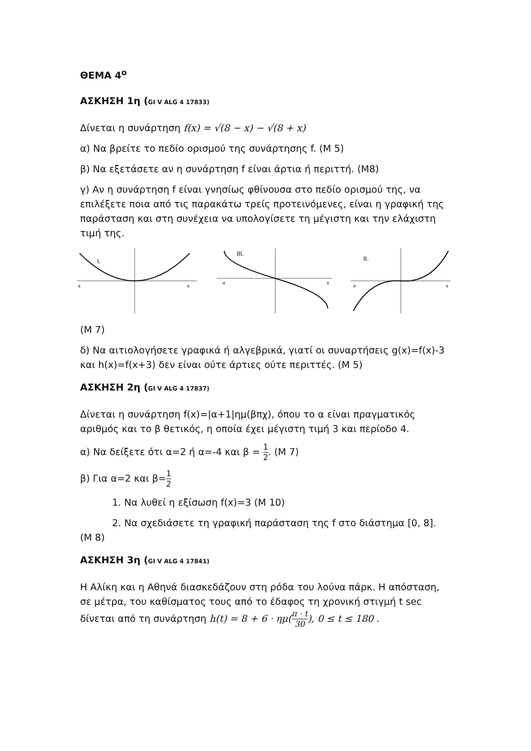ΘΕΜΑ 4<sup>ο</sup>
ΑΣΚΗΣΗ 1η (GI V ALG 4 17833)
Δίνεται η συνάρτηση f(x) = √(8 − x) − √(8 + x)
α) Να βρείτε το πεδίο ορισμού της συνάρτησης f. (Μ 5)
β) Να εξετάσετε αν η συνάρτηση f είναι άρτια ή περιττή. (Μ8)
γ) Αν η συνάρτηση f είναι γνησίως φθίνουσα στο πεδίο ορισμού της, να επιλέξετε ποια από τις παρακάτω τρείς προτεινόμενες, είναι η γραφική της παράσταση και στη συνέχεια να υπολογίσετε τη μέγιστη και την ελάχιστη τιμή της.
I.
-8
8
III.
-8
8
II.
-8
8
(Μ 7)
δ) Να αιτιολογήσετε γραφικά ή αλγεβρικά, γιατί οι συναρτήσεις g(x)=f(x)-3 και h(x)=f(x+3) δεν είναι ούτε άρτιες ούτε περιττές. (Μ 5)
ΑΣΚΗΣΗ 2η (GI V ALG 4 17837)
Δίνεται η συνάρτηση f(x)=|α+1|ημ(βπχ), όπου το α είναι πραγματικός αριθμός και το β θετικός, η οποία έχει μέγιστη τιμή 3 και περίοδο 4.
α) Να δείξετε ότι α=2 ή α=-4 και β = 1 2. (Μ 7)
β) Για α=2 και β=1 2
1. Να λυθεί η εξίσωση f(x)=3 (Μ 10)
2. Να σχεδιάσετε τη γραφική παράσταση της f στο διάστημα [0, 8]. (Μ 8)
ΑΣΚΗΣΗ 3η (GI V ALG 4 17841)
Η Αλίκη και η Αθηνά διασκεδάζουν στη ρόδα του λούνα πάρκ. Η απόσταση, σε μέτρα, του καθίσματος τους από το έδαφος τη χρονική στιγμή t sec δίνεται από τη συνάρτηση h(t) = 8 + 6 · ημ(π · t 30), 0 ≤ t ≤ 180 .